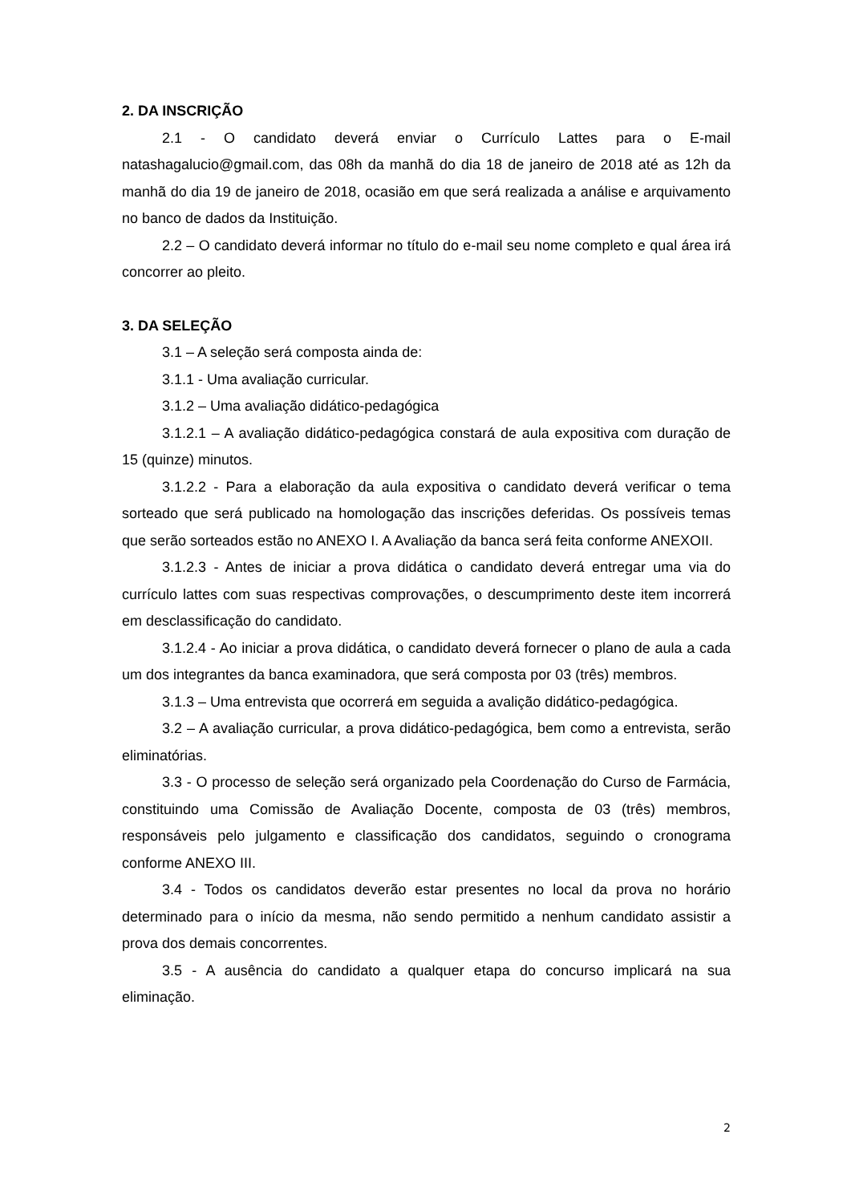2. DA INSCRIÇÃO
2.1 - O candidato deverá enviar o Currículo Lattes para o E-mail natashagalucio@gmail.com, das 08h da manhã do dia 18 de janeiro de 2018 até as 12h da manhã do dia 19 de janeiro de 2018, ocasião em que será realizada a análise e arquivamento no banco de dados da Instituição.
2.2 – O candidato deverá informar no título do e-mail seu nome completo e qual área irá concorrer ao pleito.
3. DA SELEÇÃO
3.1 – A seleção será composta ainda de:
3.1.1 - Uma avaliação curricular.
3.1.2 – Uma avaliação didático-pedagógica
3.1.2.1 – A avaliação didático-pedagógica constará de aula expositiva com duração de 15 (quinze) minutos.
3.1.2.2 - Para a elaboração da aula expositiva o candidato deverá verificar o tema sorteado que será publicado na homologação das inscrições deferidas. Os possíveis temas que serão sorteados estão no ANEXO I. A Avaliação da banca será feita conforme ANEXOII.
3.1.2.3 - Antes de iniciar a prova didática o candidato deverá entregar uma via do currículo lattes com suas respectivas comprovações, o descumprimento deste item incorrerá em desclassificação do candidato.
3.1.2.4 - Ao iniciar a prova didática, o candidato deverá fornecer o plano de aula a cada um dos integrantes da banca examinadora, que será composta por 03 (três) membros.
3.1.3 – Uma entrevista que ocorrerá em seguida a avalição didático-pedagógica.
3.2 – A avaliação curricular, a prova didático-pedagógica, bem como a entrevista, serão eliminatórias.
3.3 - O processo de seleção será organizado pela Coordenação do Curso de Farmácia, constituindo uma Comissão de Avaliação Docente, composta de 03 (três) membros, responsáveis pelo julgamento e classificação dos candidatos, seguindo o cronograma conforme ANEXO III.
3.4 - Todos os candidatos deverão estar presentes no local da prova no horário determinado para o início da mesma, não sendo permitido a nenhum candidato assistir a prova dos demais concorrentes.
3.5 - A ausência do candidato a qualquer etapa do concurso implicará na sua eliminação.
2